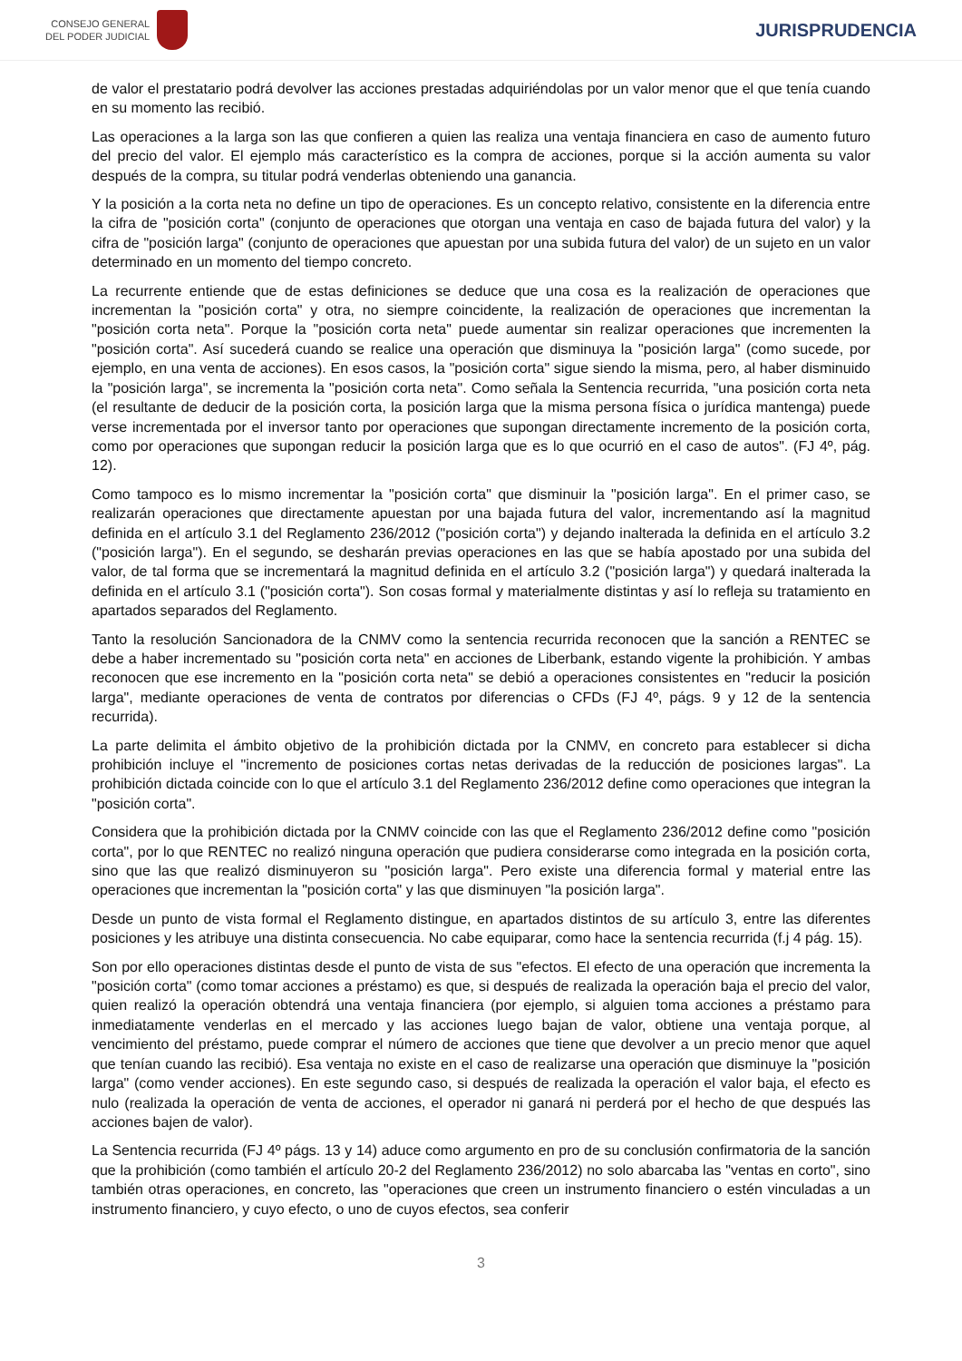CONSEJO GENERAL
DEL PODER JUDICIAL
JURISPRUDENCIA
de valor el prestatario podrá devolver las acciones prestadas adquiriéndolas por un valor menor que el que tenía cuando en su momento las recibió.
Las operaciones a la larga son las que confieren a quien las realiza una ventaja financiera en caso de aumento futuro del precio del valor. El ejemplo más característico es la compra de acciones, porque si la acción aumenta su valor después de la compra, su titular podrá venderlas obteniendo una ganancia.
Y la posición a la corta neta no define un tipo de operaciones. Es un concepto relativo, consistente en la diferencia entre la cifra de "posición corta" (conjunto de operaciones que otorgan una ventaja en caso de bajada futura del valor) y la cifra de "posición larga" (conjunto de operaciones que apuestan por una subida futura del valor) de un sujeto en un valor determinado en un momento del tiempo concreto.
La recurrente entiende que de estas definiciones se deduce que una cosa es la realización de operaciones que incrementan la "posición corta" y otra, no siempre coincidente, la realización de operaciones que incrementan la "posición corta neta". Porque la "posición corta neta" puede aumentar sin realizar operaciones que incrementen la "posición corta". Así sucederá cuando se realice una operación que disminuya la "posición larga" (como sucede, por ejemplo, en una venta de acciones). En esos casos, la "posición corta" sigue siendo la misma, pero, al haber disminuido la "posición larga", se incrementa la "posición corta neta". Como señala la Sentencia recurrida, "una posición corta neta (el resultante de deducir de la posición corta, la posición larga que la misma persona física o jurídica mantenga) puede verse incrementada por el inversor tanto por operaciones que supongan directamente incremento de la posición corta, como por operaciones que supongan reducir la posición larga que es lo que ocurrió en el caso de autos". (FJ 4º, pág. 12).
Como tampoco es lo mismo incrementar la "posición corta" que disminuir la "posición larga". En el primer caso, se realizarán operaciones que directamente apuestan por una bajada futura del valor, incrementando así la magnitud definida en el artículo 3.1 del Reglamento 236/2012 ("posición corta") y dejando inalterada la definida en el artículo 3.2 ("posición larga"). En el segundo, se desharán previas operaciones en las que se había apostado por una subida del valor, de tal forma que se incrementará la magnitud definida en el artículo 3.2 ("posición larga") y quedará inalterada la definida en el artículo 3.1 ("posición corta"). Son cosas formal y materialmente distintas y así lo refleja su tratamiento en apartados separados del Reglamento.
Tanto la resolución Sancionadora de la CNMV como la sentencia recurrida reconocen que la sanción a RENTEC se debe a haber incrementado su "posición corta neta" en acciones de Liberbank, estando vigente la prohibición. Y ambas reconocen que ese incremento en la "posición corta neta" se debió a operaciones consistentes en "reducir la posición larga", mediante operaciones de venta de contratos por diferencias o CFDs (FJ 4º, págs. 9 y 12 de la sentencia recurrida).
La parte delimita el ámbito objetivo de la prohibición dictada por la CNMV, en concreto para establecer si dicha prohibición incluye el "incremento de posiciones cortas netas derivadas de la reducción de posiciones largas". La prohibición dictada coincide con lo que el artículo 3.1 del Reglamento 236/2012 define como operaciones que integran la "posición corta".
Considera que la prohibición dictada por la CNMV coincide con las que el Reglamento 236/2012 define como "posición corta", por lo que RENTEC no realizó ninguna operación que pudiera considerarse como integrada en la posición corta, sino que las que realizó disminuyeron su "posición larga". Pero existe una diferencia formal y material entre las operaciones que incrementan la "posición corta" y las que disminuyen "la posición larga".
Desde un punto de vista formal el Reglamento distingue, en apartados distintos de su artículo 3, entre las diferentes posiciones y les atribuye una distinta consecuencia. No cabe equiparar, como hace la sentencia recurrida (f.j 4 pág. 15).
Son por ello operaciones distintas desde el punto de vista de sus "efectos. El efecto de una operación que incrementa la "posición corta" (como tomar acciones a préstamo) es que, si después de realizada la operación baja el precio del valor, quien realizó la operación obtendrá una ventaja financiera (por ejemplo, si alguien toma acciones a préstamo para inmediatamente venderlas en el mercado y las acciones luego bajan de valor, obtiene una ventaja porque, al vencimiento del préstamo, puede comprar el número de acciones que tiene que devolver a un precio menor que aquel que tenían cuando las recibió). Esa ventaja no existe en el caso de realizarse una operación que disminuye la "posición larga" (como vender acciones). En este segundo caso, si después de realizada la operación el valor baja, el efecto es nulo (realizada la operación de venta de acciones, el operador ni ganará ni perderá por el hecho de que después las acciones bajen de valor).
La Sentencia recurrida (FJ 4º págs. 13 y 14) aduce como argumento en pro de su conclusión confirmatoria de la sanción que la prohibición (como también el artículo 20-2 del Reglamento 236/2012) no solo abarcaba las "ventas en corto", sino también otras operaciones, en concreto, las "operaciones que creen un instrumento financiero o estén vinculadas a un instrumento financiero, y cuyo efecto, o uno de cuyos efectos, sea conferir
3